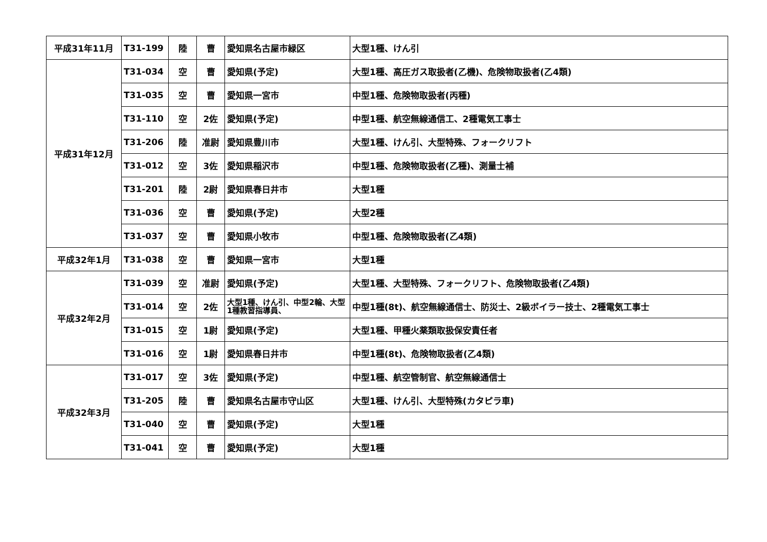| 平成31年11月 | T31-199 | 陸 | 曹 | 愛知県名古屋市緑区 | 大型1種、けん引 |
| 平成31年12月 | T31-034 | 空 | 曹 | 愛知県(予定) | 大型1種、高圧ガス取扱者(乙機)、危険物取扱者(乙4類) |
| | T31-035 | 空 | 曹 | 愛知県一宮市 | 中型1種、危険物取扱者(丙種) |
| | T31-110 | 空 | 2佐 | 愛知県(予定) | 中型1種、航空無線通信工、2種電気工事士 |
| | T31-206 | 陸 | 准尉 | 愛知県豊川市 | 大型1種、けん引、大型特殊、フォークリフト |
| | T31-012 | 空 | 3佐 | 愛知県稲沢市 | 中型1種、危険物取扱者(乙種)、測量士補 |
| | T31-201 | 陸 | 2尉 | 愛知県春日井市 | 大型1種 |
| | T31-036 | 空 | 曹 | 愛知県(予定) | 大型2種 |
| | T31-037 | 空 | 曹 | 愛知県小牧市 | 中型1種、危険物取扱者(乙4類) |
| 平成32年1月 | T31-038 | 空 | 曹 | 愛知県一宮市 | 大型1種 |
| 平成32年2月 | T31-039 | 空 | 准尉 | 愛知県(予定) | 大型1種、大型特殊、フォークリフト、危険物取扱者(乙4類) |
| | T31-014 | 空 | 2佐 | 大型1種、けん引、中型2輪、大型1種教習指導員、 | 中型1種(8t)、航空無線通信士、防災士、2級ボイラー技士、2種電気工事士 |
| | T31-015 | 空 | 1尉 | 愛知県(予定) | 大型1種、甲種火薬類取扱保安責任者 |
| | T31-016 | 空 | 1尉 | 愛知県春日井市 | 中型1種(8t)、危険物取扱者(乙4類) |
| 平成32年3月 | T31-017 | 空 | 3佐 | 愛知県(予定) | 中型1種、航空管制官、航空無線通信士 |
| | T31-205 | 陸 | 曹 | 愛知県名古屋市守山区 | 大型1種、けん引、大型特殊(カタピラ車) |
| | T31-040 | 空 | 曹 | 愛知県(予定) | 大型1種 |
| | T31-041 | 空 | 曹 | 愛知県(予定) | 大型1種 |